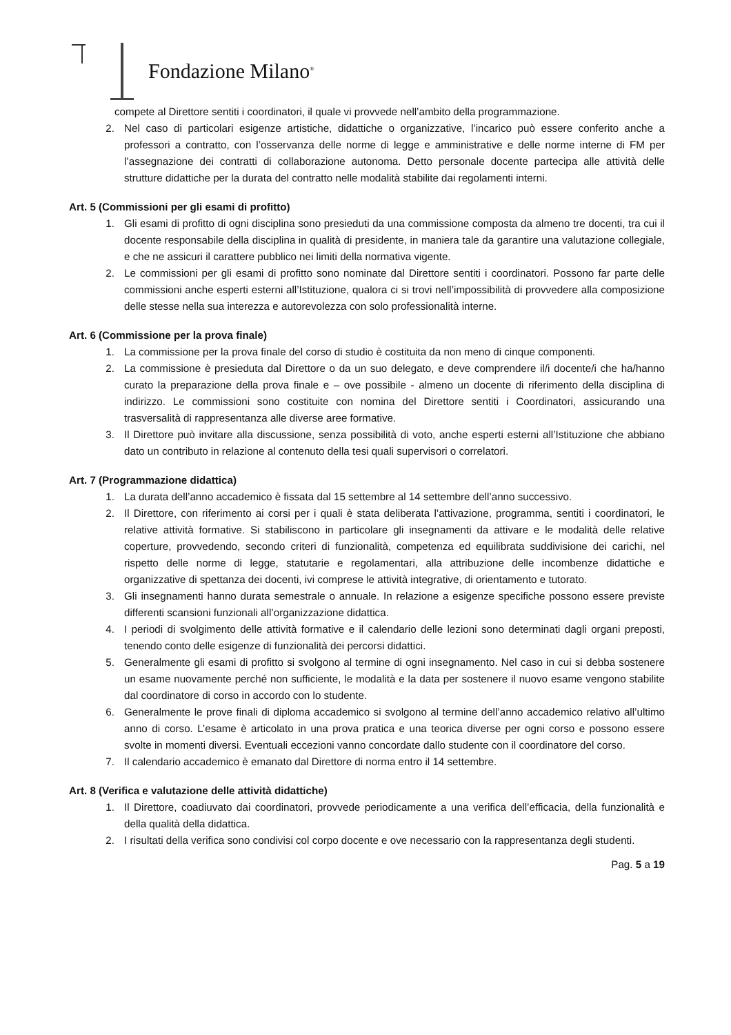Fondazione Milano<sup>®</sup>
compete al Direttore sentiti i coordinatori, il quale vi provvede nell’ambito della programmazione.
2. Nel caso di particolari esigenze artistiche, didattiche o organizzative, l’incarico può essere conferito anche a professori a contratto, con l’osservanza delle norme di legge e amministrative e delle norme interne di FM per l’assegnazione dei contratti di collaborazione autonoma. Detto personale docente partecipa alle attività delle strutture didattiche per la durata del contratto nelle modalità stabilite dai regolamenti interni.
Art. 5 (Commissioni per gli esami di profitto)
1. Gli esami di profitto di ogni disciplina sono presieduti da una commissione composta da almeno tre docenti, tra cui il docente responsabile della disciplina in qualità di presidente, in maniera tale da garantire una valutazione collegiale, e che ne assicuri il carattere pubblico nei limiti della normativa vigente.
2. Le commissioni per gli esami di profitto sono nominate dal Direttore sentiti i coordinatori. Possono far parte delle commissioni anche esperti esterni all’Istituzione, qualora ci si trovi nell’impossibilità di provvedere alla composizione delle stesse nella sua interezza e autorevolezza con solo professionalità interne.
Art. 6 (Commissione per la prova finale)
1. La commissione per la prova finale del corso di studio è costituita da non meno di cinque componenti.
2. La commissione è presieduta dal Direttore o da un suo delegato, e deve comprendere il/i docente/i che ha/hanno curato la preparazione della prova finale e – ove possibile - almeno un docente di riferimento della disciplina di indirizzo. Le commissioni sono costituite con nomina del Direttore sentiti i Coordinatori, assicurando una trasversalità di rappresentanza alle diverse aree formative.
3. Il Direttore può invitare alla discussione, senza possibilità di voto, anche esperti esterni all’Istituzione che abbiano dato un contributo in relazione al contenuto della tesi quali supervisori o correlatori.
Art. 7 (Programmazione didattica)
1. La durata dell’anno accademico è fissata dal 15 settembre al 14 settembre dell’anno successivo.
2. Il Direttore, con riferimento ai corsi per i quali è stata deliberata l’attivazione, programma, sentiti i coordinatori, le relative attività formative. Si stabiliscono in particolare gli insegnamenti da attivare e le modalità delle relative coperture, provvedendo, secondo criteri di funzionalità, competenza ed equilibrata suddivisione dei carichi, nel rispetto delle norme di legge, statutarie e regolamentari, alla attribuzione delle incombenze didattiche e organizzative di spettanza dei docenti, ivi comprese le attività integrative, di orientamento e tutorato.
3. Gli insegnamenti hanno durata semestrale o annuale. In relazione a esigenze specifiche possono essere previste differenti scansioni funzionali all’organizzazione didattica.
4. I periodi di svolgimento delle attività formative e il calendario delle lezioni sono determinati dagli organi preposti, tenendo conto delle esigenze di funzionalità dei percorsi didattici.
5. Generalmente gli esami di profitto si svolgono al termine di ogni insegnamento. Nel caso in cui si debba sostenere un esame nuovamente perché non sufficiente, le modalità e la data per sostenere il nuovo esame vengono stabilite dal coordinatore di corso in accordo con lo studente.
6. Generalmente le prove finali di diploma accademico si svolgono al termine dell’anno accademico relativo all’ultimo anno di corso. L’esame è articolato in una prova pratica e una teorica diverse per ogni corso e possono essere svolte in momenti diversi. Eventuali eccezioni vanno concordate dallo studente con il coordinatore del corso.
7. Il calendario accademico è emanato dal Direttore di norma entro il 14 settembre.
Art. 8 (Verifica e valutazione delle attività didattiche)
1. Il Direttore, coadiuvato dai coordinatori, provvede periodicamente a una verifica dell’efficacia, della funzionalità e della qualità della didattica.
2. I risultati della verifica sono condivisi col corpo docente e ove necessario con la rappresentanza degli studenti.
Pag. 5 a 19